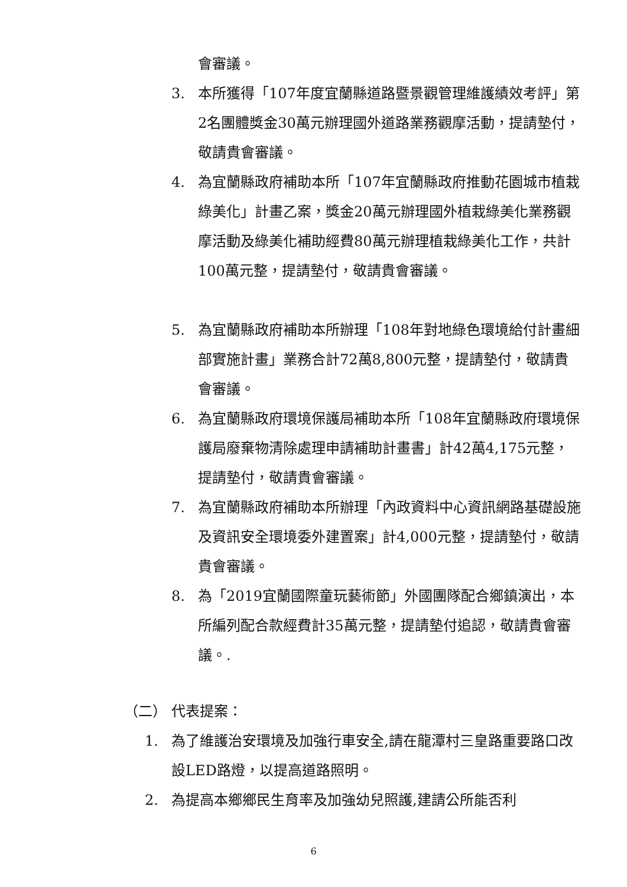會審議。
3. 本所獲得「107年度宜蘭縣道路暨景觀管理維護績效考評」第2名團體獎金30萬元辦理國外道路業務觀摩活動，提請墊付，敬請貴會審議。
4. 為宜蘭縣政府補助本所「107年宜蘭縣政府推動花園城市植栽綠美化」計畫乙案，獎金20萬元辦理國外植栽綠美化業務觀摩活動及綠美化補助經費80萬元辦理植栽綠美化工作，共計100萬元整，提請墊付，敬請貴會審議。
5. 為宜蘭縣政府補助本所辦理「108年對地綠色環境給付計畫細部實施計畫」業務合計72萬8,800元整，提請墊付，敬請貴會審議。
6. 為宜蘭縣政府環境保護局補助本所「108年宜蘭縣政府環境保護局廢棄物清除處理申請補助計畫書」計42萬4,175元整，提請墊付，敬請貴會審議。
7. 為宜蘭縣政府補助本所辦理「內政資料中心資訊網路基礎設施及資訊安全環境委外建置案」計4,000元整，提請墊付，敬請貴會審議。
8. 為「2019宜蘭國際童玩藝術節」外國團隊配合鄉鎮演出，本所編列配合款經費計35萬元整，提請墊付追認，敬請貴會審議。.
（二） 代表提案：
1. 為了維護治安環境及加強行車安全,請在龍潭村三皇路重要路口改設LED路燈，以提高道路照明。
2. 為提高本鄉鄉民生育率及加強幼兒照護,建請公所能否利
6